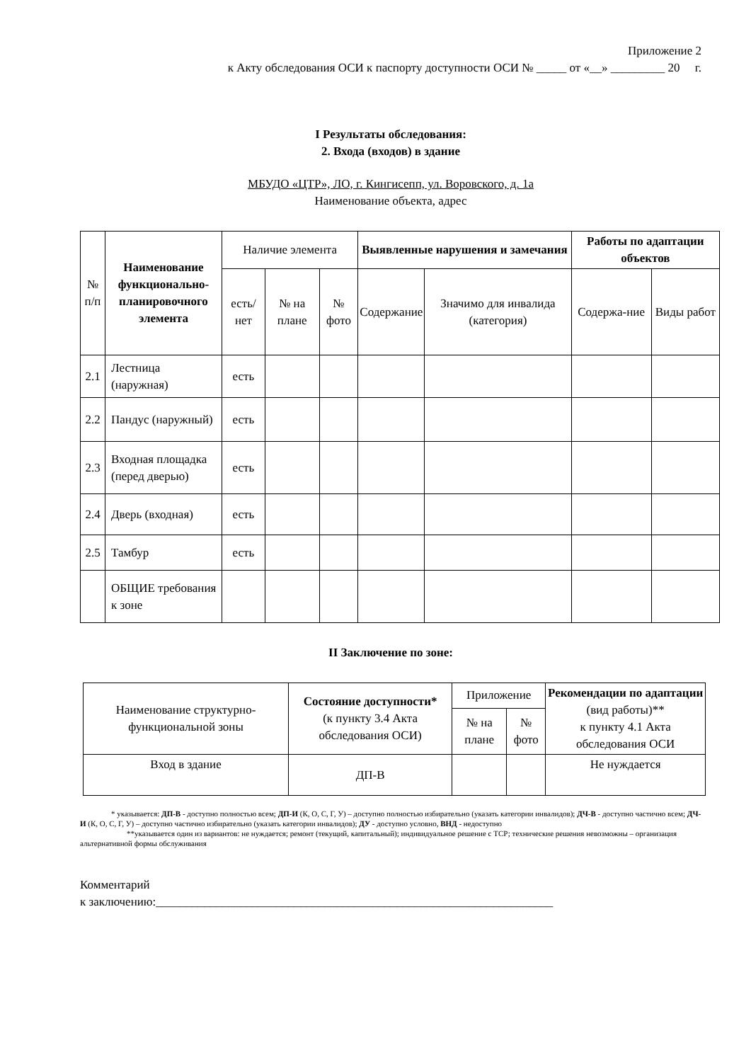Приложение 2
к Акту обследования ОСИ к паспорту доступности ОСИ № _____ от «__» _________ 20 г.
I Результаты обследования:
2. Входа (входов) в здание
МБУДО «ЦТР», ЛО, г. Кингисепп, ул. Воровского, д. 1а
Наименование объекта, адрес
| № п/п | Наименование функционально-планировочного элемента | Наличие элемента | | | Выявленные нарушения и замечания | | Работы по адаптации объектов | |
| --- | --- | --- | --- | --- | --- | --- | --- | --- |
| | | есть/ нет | № на плане | № фото | Содержание | Значимо для инвалида (категория) | Содержа-ние | Виды работ |
| 2.1 | Лестница (наружная) | есть | | | | | | |
| 2.2 | Пандус (наружный) | есть | | | | | | |
| 2.3 | Входная площадка (перед дверью) | есть | | | | | | |
| 2.4 | Дверь (входная) | есть | | | | | | |
| 2.5 | Тамбур | есть | | | | | | |
| | ОБЩИЕ требования к зоне | | | | | | | |
II Заключение по зоне:
| Наименование структурно-функциональной зоны | Состояние доступности* (к пункту 3.4 Акта обследования ОСИ) | Приложение | | Рекомендации по адаптации (вид работы)** к пункту 4.1 Акта обследования ОСИ |
| | | № на плане | № фото | |
| Вход в здание | ДП-В | | | Не нуждается |
* указывается: ДП-В - доступно полностью всем; ДП-И (К, О, С, Г, У) – доступно полностью избирательно (указать категории инвалидов); ДЧ-В - доступно частично всем; ДЧ-И (К, О, С, Г, У) – доступно частично избирательно (указать категории инвалидов); ДУ - доступно условно, ВНД - недоступно
**указывается один из вариантов: не нуждается; ремонт (текущий, капитальный); индивидуальное решение с ТСР; технические решения невозможны – организация альтернативной формы обслуживания
Комментарий
к заключению:__________________________________________________________________